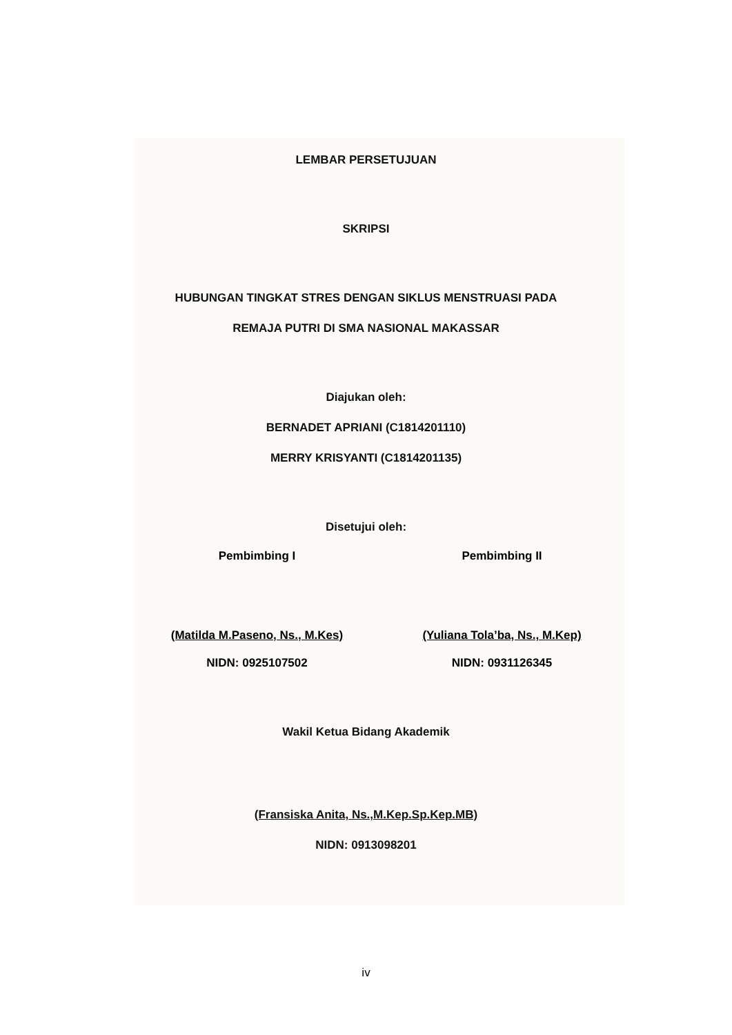LEMBAR PERSETUJUAN
SKRIPSI
HUBUNGAN TINGKAT STRES DENGAN SIKLUS MENSTRUASI PADA
REMAJA PUTRI DI SMA NASIONAL MAKASSAR
Diajukan oleh:
BERNADET APRIANI (C1814201110)
MERRY KRISYANTI (C1814201135)
Disetujui oleh:
Pembimbing I
(Matilda M.Paseno, Ns., M.Kes)
NIDN: 0925107502
Pembimbing II
(Yuliana Tola’ba, Ns., M.Kep)
NIDN: 0931126345
Wakil Ketua Bidang Akademik
(Fransiska Anita, Ns.,M.Kep.Sp.Kep.MB)
NIDN: 0913098201
iv